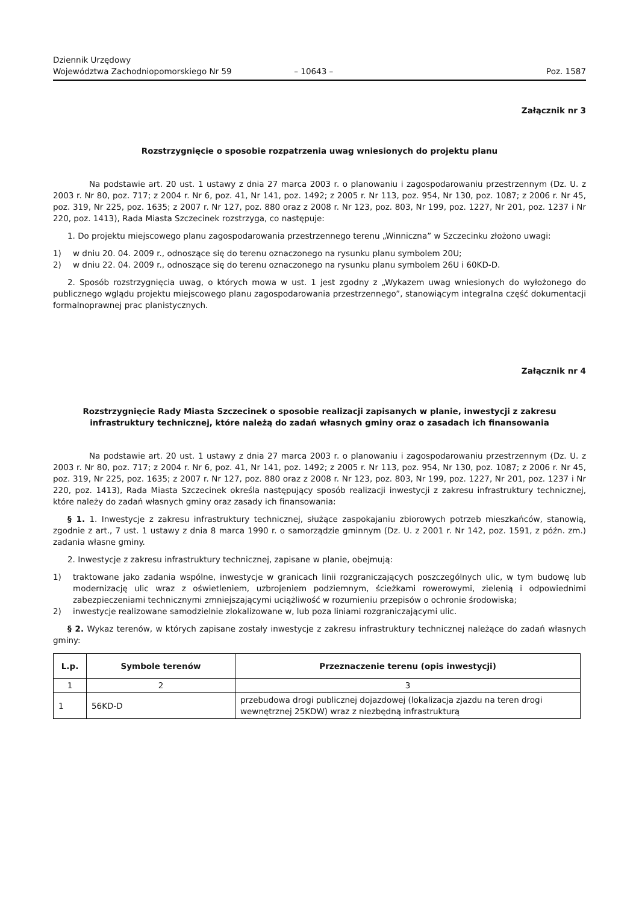Dziennik Urzędowy
Województwa Zachodniopomorskiego Nr 59
– 10643 –
Poz. 1587
Załącznik nr 3
Rozstrzygnięcie o sposobie rozpatrzenia uwag wniesionych do projektu planu
Na podstawie art. 20 ust. 1 ustawy z dnia 27 marca 2003 r. o planowaniu i zagospodarowaniu przestrzennym (Dz. U. z 2003 r. Nr 80, poz. 717; z 2004 r. Nr 6, poz. 41, Nr 141, poz. 1492; z 2005 r. Nr 113, poz. 954, Nr 130, poz. 1087; z 2006 r. Nr 45, poz. 319, Nr 225, poz. 1635; z 2007 r. Nr 127, poz. 880 oraz z 2008 r. Nr 123, poz. 803, Nr 199, poz. 1227, Nr 201, poz. 1237 i Nr 220, poz. 1413), Rada Miasta Szczecinek rozstrzyga, co następuje:
1. Do projektu miejscowego planu zagospodarowania przestrzennego terenu „Winniczna” w Szczecinku złożono uwagi:
1) w dniu 20. 04. 2009 r., odnoszące się do terenu oznaczonego na rysunku planu symbolem 20U;
2) w dniu 22. 04. 2009 r., odnoszące się do terenu oznaczonego na rysunku planu symbolem 26U i 60KD-D.
2. Sposób rozstrzygnięcia uwag, o których mowa w ust. 1 jest zgodny z „Wykazem uwag wniesionych do wyłożonego do publicznego wglądu projektu miejscowego planu zagospodarowania przestrzennego”, stanowiącym integralna część dokumentacji formalnoprawnej prac planistycznych.
Załącznik nr 4
Rozstrzygnięcie Rady Miasta Szczecinek o sposobie realizacji zapisanych w planie, inwestycji z zakresu infrastruktury technicznej, które należą do zadań własnych gminy oraz o zasadach ich finansowania
Na podstawie art. 20 ust. 1 ustawy z dnia 27 marca 2003 r. o planowaniu i zagospodarowaniu przestrzennym (Dz. U. z 2003 r. Nr 80, poz. 717; z 2004 r. Nr 6, poz. 41, Nr 141, poz. 1492; z 2005 r. Nr 113, poz. 954, Nr 130, poz. 1087; z 2006 r. Nr 45, poz. 319, Nr 225, poz. 1635; z 2007 r. Nr 127, poz. 880 oraz z 2008 r. Nr 123, poz. 803, Nr 199, poz. 1227, Nr 201, poz. 1237 i Nr 220, poz. 1413), Rada Miasta Szczecinek określa następujący sposób realizacji inwestycji z zakresu infrastruktury technicznej, które należy do zadań własnych gminy oraz zasady ich finansowania:
§ 1. 1. Inwestycje z zakresu infrastruktury technicznej, służące zaspokajaniu zbiorowych potrzeb mieszkańców, stanowią, zgodnie z art., 7 ust. 1 ustawy z dnia 8 marca 1990 r. o samorządzie gminnym (Dz. U. z 2001 r. Nr 142, poz. 1591, z późn. zm.) zadania własne gminy.
2. Inwestycje z zakresu infrastruktury technicznej, zapisane w planie, obejmują:
1) traktowane jako zadania wspólne, inwestycje w granicach linii rozgraniczających poszczególnych ulic, w tym budowę lub modernizację ulic wraz z oświetleniem, uzbrojeniem podziemnym, ścieżkami rowerowymi, zielenią i odpowiednimi zabezpieczeniami technicznymi zmniejszającymi uciążliwość w rozumieniu przepisów o ochronie środowiska;
2) inwestycje realizowane samodzielnie zlokalizowane w, lub poza liniami rozgraniczającymi ulic.
§ 2. Wykaz terenów, w których zapisane zostały inwestycje z zakresu infrastruktury technicznej należące do zadań własnych gminy:
| L.p. | Symbole terenów | Przeznaczenie terenu (opis inwestycji) |
| --- | --- | --- |
| 1 | 2 | 3 |
| 1 | 56KD-D | przebudowa drogi publicznej dojazdowej (lokalizacja zjazdu na teren drogi wewnętrznej 25KDW) wraz z niezbędną infrastrukturą |